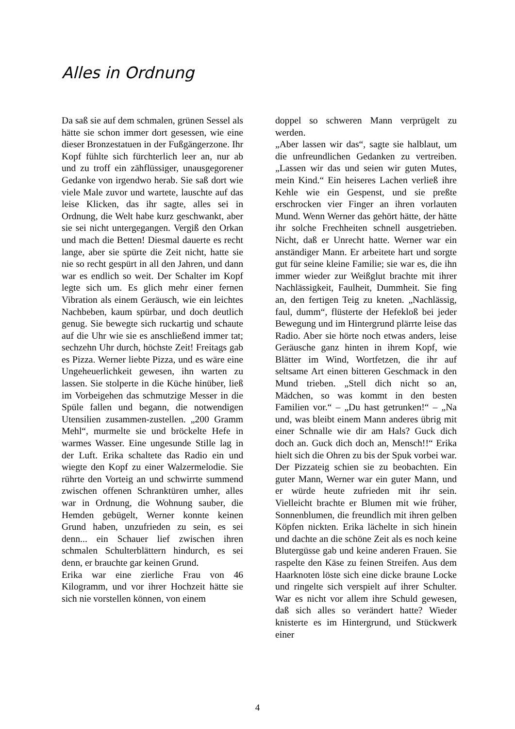Alles in Ordnung
Da saß sie auf dem schmalen, grünen Sessel als hätte sie schon immer dort gesessen, wie eine dieser Bronzestatuen in der Fußgängerzone. Ihr Kopf fühlte sich fürchterlich leer an, nur ab und zu troff ein zähflüssiger, unausgegorener Gedanke von irgendwo herab. Sie saß dort wie viele Male zuvor und wartete, lauschte auf das leise Klicken, das ihr sagte, alles sei in Ordnung, die Welt habe kurz geschwankt, aber sie sei nicht untergegangen. Vergiß den Orkan und mach die Betten! Diesmal dauerte es recht lange, aber sie spürte die Zeit nicht, hatte sie nie so recht gespürt in all den Jahren, und dann war es endlich so weit. Der Schalter im Kopf legte sich um. Es glich mehr einer fernen Vibration als einem Geräusch, wie ein leichtes Nachbeben, kaum spürbar, und doch deutlich genug. Sie bewegte sich ruckartig und schaute auf die Uhr wie sie es anschließend immer tat; sechzehn Uhr durch, höchste Zeit! Freitags gab es Pizza. Werner liebte Pizza, und es wäre eine Ungeheuerlichkeit gewesen, ihn warten zu lassen. Sie stolperte in die Küche hinüber, ließ im Vorbeigehen das schmutzige Messer in die Spüle fallen und begann, die notwendigen Utensilien zusammen-zustellen. „200 Gramm Mehl“, murmelte sie und bröckelte Hefe in warmes Wasser. Eine ungesunde Stille lag in der Luft. Erika schaltete das Radio ein und wiegte den Kopf zu einer Walzermelodie. Sie rührte den Vorteig an und schwirrte summend zwischen offenen Schranktüren umher, alles war in Ordnung, die Wohnung sauber, die Hemden gebügelt, Werner konnte keinen Grund haben, unzufrieden zu sein, es sei denn... ein Schauer lief zwischen ihren schmalen Schulterblättern hindurch, es sei denn, er brauchte gar keinen Grund.
Erika war eine zierliche Frau von 46 Kilogramm, und vor ihrer Hochzeit hätte sie sich nie vorstellen können, von einem
doppel so schweren Mann verprügelt zu werden.
„Aber lassen wir das“, sagte sie halblaut, um die unfreundlichen Gedanken zu vertreiben. „Lassen wir das und seien wir guten Mutes, mein Kind.“ Ein heiseres Lachen verließ ihre Kehle wie ein Gespenst, und sie preßte erschrocken vier Finger an ihren vorlauten Mund. Wenn Werner das gehört hätte, der hätte ihr solche Frechheiten schnell ausgetrieben. Nicht, daß er Unrecht hatte. Werner war ein anständiger Mann. Er arbeitete hart und sorgte gut für seine kleine Familie; sie war es, die ihn immer wieder zur Weißglut brachte mit ihrer Nachlässigkeit, Faulheit, Dummheit. Sie fing an, den fertigen Teig zu kneten. „Nachlässig, faul, dumm“, flüsterte der Hefekloß bei jeder Bewegung und im Hintergrund plärrte leise das Radio. Aber sie hörte noch etwas anders, leise Geräusche ganz hinten in ihrem Kopf, wie Blätter im Wind, Wortfetzen, die ihr auf seltsame Art einen bitteren Geschmack in den Mund trieben. „Stell dich nicht so an, Mädchen, so was kommt in den besten Familien vor.“ – „Du hast getrunken!“ – „Na und, was bleibt einem Mann anderes übrig mit einer Schnalle wie dir am Hals? Guck dich doch an. Guck dich doch an, Mensch!!“ Erika hielt sich die Ohren zu bis der Spuk vorbei war. Der Pizzateig schien sie zu beobachten. Ein guter Mann, Werner war ein guter Mann, und er würde heute zufrieden mit ihr sein. Vielleicht brachte er Blumen mit wie früher, Sonnenblumen, die freundlich mit ihren gelben Köpfen nickten. Erika lächelte in sich hinein und dachte an die schöne Zeit als es noch keine Blutergüsse gab und keine anderen Frauen. Sie raspelte den Käse zu feinen Streifen. Aus dem Haarknoten löste sich eine dicke braune Locke und ringelte sich verspielt auf ihrer Schulter. War es nicht vor allem ihre Schuld gewesen, daß sich alles so verändert hatte? Wieder knisterte es im Hintergrund, und Stückwerk einer
4